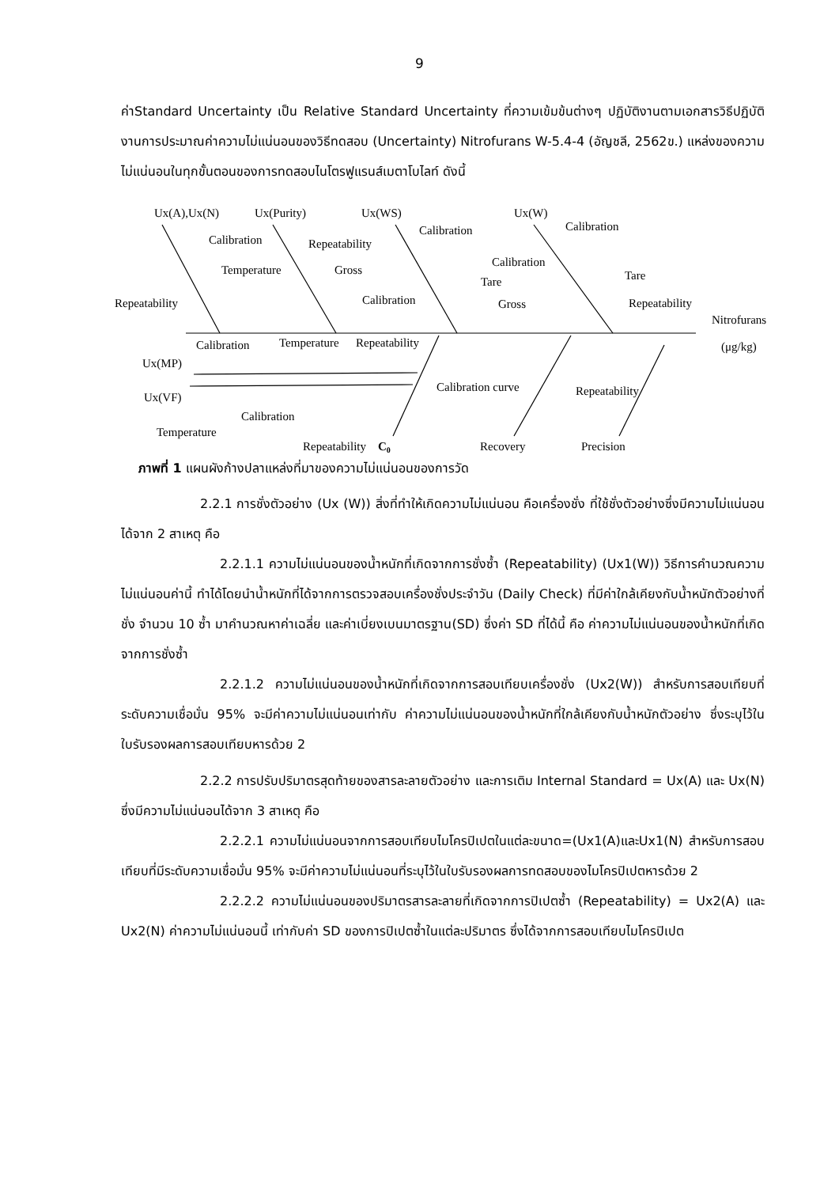9
ค่าStandard Uncertainty เป็น Relative Standard Uncertainty ที่ความเข้มข้นต่างๆ ปฏิบัติงานตามเอกสารวิธีปฏิบัติงานการประมาณค่าความไม่แน่นอนของวิธีทดสอบ (Uncertainty) Nitrofurans W-5.4-4 (อัญชลี, 2562ข.) แหล่งของความไม่แน่นอนในทุกขั้นตอนของการทดสอบไนโตรฟูแรนส์เมตาโบไลท์ ดังนี้
Ux(A),Ux(N)
Ux(Purity)
Ux(WS)
Ux(W)
Calibration
Temperature
Repeatability
Repeatability
Gross
Calibration
Calibration
Tare
Calibration
Calibration
Tare
Gross
Repeatability
Nitrofurans
(μg/kg)
Calibration
Temperature
Repeatability
Ux(MP)
Ux(VF)
Calibration curve
Repeatability
Calibration
Temperature
Repeatability
C0
Recovery
Precision
ภาพที่ 1 แผนผังก้างปลาแหล่งที่มาของความไม่แน่นอนของการวัด
2.2.1 การชั่งตัวอย่าง (Ux (W)) สิ่งที่ทำให้เกิดความไม่แน่นอน คือเครื่องชั่ง ที่ใช้ชั่งตัวอย่างซึ่งมีความไม่แน่นอนได้จาก 2 สาเหตุ คือ
2.2.1.1 ความไม่แน่นอนของน้ำหนักที่เกิดจากการชั่งซ้ำ (Repeatability) (Ux1(W)) วิธีการคำนวณความไม่แน่นอนค่านี้ ทำได้โดยนำน้ำหนักที่ได้จากการตรวจสอบเครื่องชั่งประจำวัน (Daily Check) ที่มีค่าใกล้เคียงกับน้ำหนักตัวอย่างที่ชั่ง จำนวน 10 ซ้ำ มาคำนวณหาค่าเฉลี่ย และค่าเบี่ยงเบนมาตรฐาน(SD) ซึ่งค่า SD ที่ได้นี้ คือ ค่าความไม่แน่นอนของน้ำหนักที่เกิดจากการชั่งซ้ำ
2.2.1.2 ความไม่แน่นอนของน้ำหนักที่เกิดจากการสอบเทียบเครื่องชั่ง (Ux2(W)) สำหรับการสอบเทียบที่ระดับความเชื่อมั่น 95% จะมีค่าความไม่แน่นอนเท่ากับ ค่าความไม่แน่นอนของน้ำหนักที่ใกล้เคียงกับน้ำหนักตัวอย่าง ซึ่งระบุไว้ในใบรับรองผลการสอบเทียบหารด้วย 2
2.2.2 การปรับปริมาตรสุดท้ายของสารละลายตัวอย่าง และการเติม Internal Standard = Ux(A) และ Ux(N) ซึ่งมีความไม่แน่นอนได้จาก 3 สาเหตุ คือ
2.2.2.1 ความไม่แน่นอนจากการสอบเทียบไมโครปิเปตในแต่ละขนาด=(Ux1(A)และUx1(N) สำหรับการสอบเทียบที่มีระดับความเชื่อมั่น 95% จะมีค่าความไม่แน่นอนที่ระบุไว้ในใบรับรองผลการทดสอบของไมโครปิเปตหารด้วย 2
2.2.2.2 ความไม่แน่นอนของปริมาตรสารละลายที่เกิดจากการปิเปตซ้ำ (Repeatability) = Ux2(A) และ Ux2(N) ค่าความไม่แน่นอนนี้ เท่ากับค่า SD ของการปิเปตซ้ำในแต่ละปริมาตร ซึ่งได้จากการสอบเทียบไมโครปิเปต